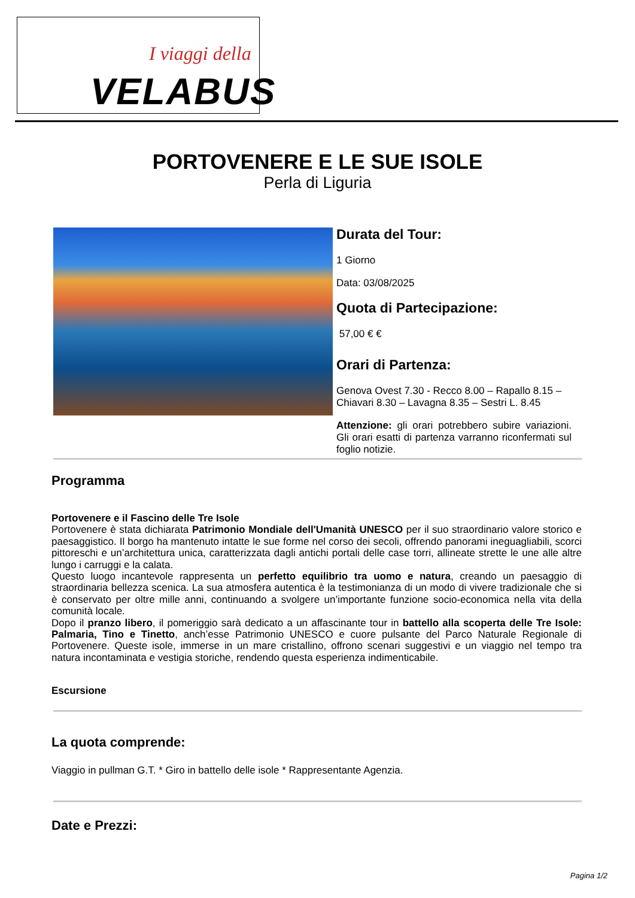I viaggi della
VELABUS
PORTOVENERE E LE SUE ISOLE
Perla di Liguria
Durata del Tour:
1 Giorno
Data: 03/08/2025
Quota di Partecipazione:
57,00 € €
Orari di Partenza:
Genova Ovest 7.30 - Recco 8.00 – Rapallo 8.15 – Chiavari 8.30 – Lavagna 8.35 – Sestri L. 8.45
Attenzione: gli orari potrebbero subire variazioni. Gli orari esatti di partenza varranno riconfermati sul foglio notizie.
Programma
Portovenere e il Fascino delle Tre Isole
Portovenere è stata dichiarata Patrimonio Mondiale dell'Umanità UNESCO per il suo straordinario valore storico e paesaggistico. Il borgo ha mantenuto intatte le sue forme nel corso dei secoli, offrendo panorami ineguagliabili, scorci pittoreschi e un’architettura unica, caratterizzata dagli antichi portali delle case torri, allineate strette le une alle altre lungo i carruggi e la calata.
Questo luogo incantevole rappresenta un perfetto equilibrio tra uomo e natura, creando un paesaggio di straordinaria bellezza scenica. La sua atmosfera autentica è la testimonianza di un modo di vivere tradizionale che si è conservato per oltre mille anni, continuando a svolgere un’importante funzione socio-economica nella vita della comunità locale.
Dopo il pranzo libero, il pomeriggio sarà dedicato a un affascinante tour in battello alla scoperta delle Tre Isole: Palmaria, Tino e Tinetto, anch’esse Patrimonio UNESCO e cuore pulsante del Parco Naturale Regionale di Portovenere. Queste isole, immerse in un mare cristallino, offrono scenari suggestivi e un viaggio nel tempo tra natura incontaminata e vestigia storiche, rendendo questa esperienza indimenticabile.
Escursione
La quota comprende:
Viaggio in pullman G.T. * Giro in battello delle isole * Rappresentante Agenzia.
Date e Prezzi:
Pagina 1/2